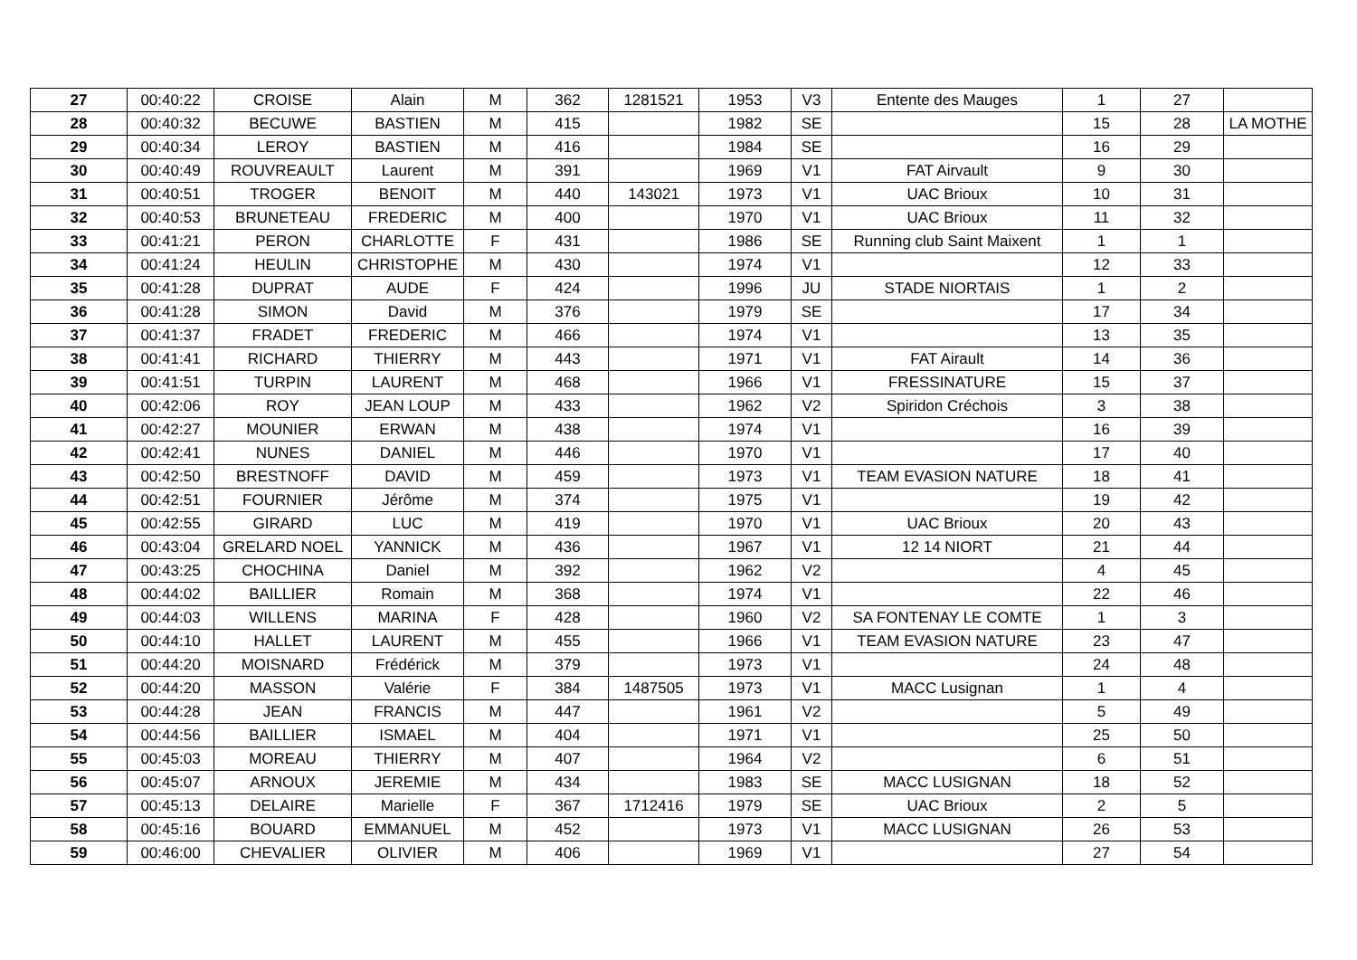| 27 | 00:40:22 | CROISE | Alain | M | 362 | 1281521 | 1953 | V3 | Entente des Mauges | 1 | 27 | |
| 28 | 00:40:32 | BECUWE | BASTIEN | M | 415 | | 1982 | SE | | 15 | 28 | LA MOTHE |
| 29 | 00:40:34 | LEROY | BASTIEN | M | 416 | | 1984 | SE | | 16 | 29 | |
| 30 | 00:40:49 | ROUVREAULT | Laurent | M | 391 | | 1969 | V1 | FAT Airvault | 9 | 30 | |
| 31 | 00:40:51 | TROGER | BENOIT | M | 440 | 143021 | 1973 | V1 | UAC Brioux | 10 | 31 | |
| 32 | 00:40:53 | BRUNETEAU | FREDERIC | M | 400 | | 1970 | V1 | UAC Brioux | 11 | 32 | |
| 33 | 00:41:21 | PERON | CHARLOTTE | F | 431 | | 1986 | SE | Running club Saint Maixent | 1 | 1 | |
| 34 | 00:41:24 | HEULIN | CHRISTOPHE | M | 430 | | 1974 | V1 | | 12 | 33 | |
| 35 | 00:41:28 | DUPRAT | AUDE | F | 424 | | 1996 | JU | STADE NIORTAIS | 1 | 2 | |
| 36 | 00:41:28 | SIMON | David | M | 376 | | 1979 | SE | | 17 | 34 | |
| 37 | 00:41:37 | FRADET | FREDERIC | M | 466 | | 1974 | V1 | | 13 | 35 | |
| 38 | 00:41:41 | RICHARD | THIERRY | M | 443 | | 1971 | V1 | FAT Airault | 14 | 36 | |
| 39 | 00:41:51 | TURPIN | LAURENT | M | 468 | | 1966 | V1 | FRESSINATURE | 15 | 37 | |
| 40 | 00:42:06 | ROY | JEAN LOUP | M | 433 | | 1962 | V2 | Spiridon Créchois | 3 | 38 | |
| 41 | 00:42:27 | MOUNIER | ERWAN | M | 438 | | 1974 | V1 | | 16 | 39 | |
| 42 | 00:42:41 | NUNES | DANIEL | M | 446 | | 1970 | V1 | | 17 | 40 | |
| 43 | 00:42:50 | BRESTNOFF | DAVID | M | 459 | | 1973 | V1 | TEAM EVASION NATURE | 18 | 41 | |
| 44 | 00:42:51 | FOURNIER | Jérôme | M | 374 | | 1975 | V1 | | 19 | 42 | |
| 45 | 00:42:55 | GIRARD | LUC | M | 419 | | 1970 | V1 | UAC Brioux | 20 | 43 | |
| 46 | 00:43:04 | GRELARD NOEL | YANNICK | M | 436 | | 1967 | V1 | 12 14 NIORT | 21 | 44 | |
| 47 | 00:43:25 | CHOCHINA | Daniel | M | 392 | | 1962 | V2 | | 4 | 45 | |
| 48 | 00:44:02 | BAILLIER | Romain | M | 368 | | 1974 | V1 | | 22 | 46 | |
| 49 | 00:44:03 | WILLENS | MARINA | F | 428 | | 1960 | V2 | SA FONTENAY LE COMTE | 1 | 3 | |
| 50 | 00:44:10 | HALLET | LAURENT | M | 455 | | 1966 | V1 | TEAM EVASION NATURE | 23 | 47 | |
| 51 | 00:44:20 | MOISNARD | Frédérick | M | 379 | | 1973 | V1 | | 24 | 48 | |
| 52 | 00:44:20 | MASSON | Valérie | F | 384 | 1487505 | 1973 | V1 | MACC Lusignan | 1 | 4 | |
| 53 | 00:44:28 | JEAN | FRANCIS | M | 447 | | 1961 | V2 | | 5 | 49 | |
| 54 | 00:44:56 | BAILLIER | ISMAEL | M | 404 | | 1971 | V1 | | 25 | 50 | |
| 55 | 00:45:03 | MOREAU | THIERRY | M | 407 | | 1964 | V2 | | 6 | 51 | |
| 56 | 00:45:07 | ARNOUX | JEREMIE | M | 434 | | 1983 | SE | MACC LUSIGNAN | 18 | 52 | |
| 57 | 00:45:13 | DELAIRE | Marielle | F | 367 | 1712416 | 1979 | SE | UAC Brioux | 2 | 5 | |
| 58 | 00:45:16 | BOUARD | EMMANUEL | M | 452 | | 1973 | V1 | MACC LUSIGNAN | 26 | 53 | |
| 59 | 00:46:00 | CHEVALIER | OLIVIER | M | 406 | | 1969 | V1 | | 27 | 54 | |